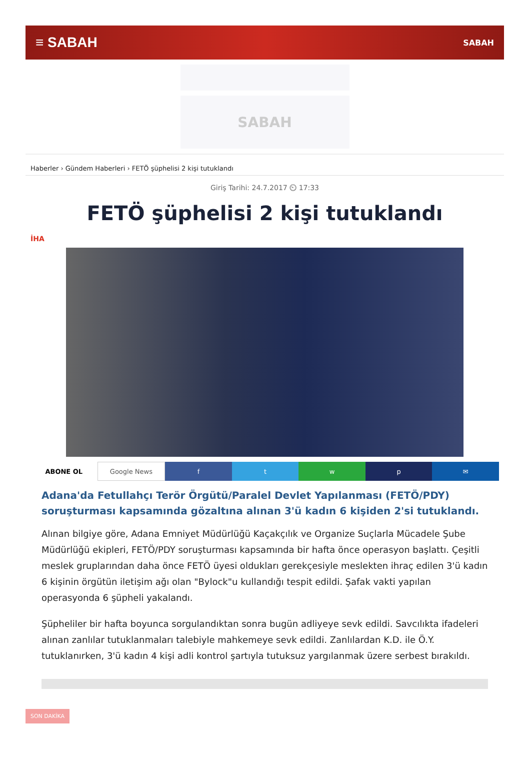≡ SABAH SABAH
SABAH
Haberler › Gündem Haberleri › FETÖ şüphelisi 2 kişi tutuklandı
Giriş Tarihi: 24.7.2017 ⏲ 17:33
FETÖ şüphelisi 2 kişi tutuklandı
İHA
ABONE OL Google News f t w p ✉
Adana'da Fetullahçı Terör Örgütü/Paralel Devlet Yapılanması (FETÖ/PDY) soruşturması kapsamında gözaltına alınan 3'ü kadın 6 kişiden 2'si tutuklandı.
Alınan bilgiye göre, Adana Emniyet Müdürlüğü Kaçakçılık ve Organize Suçlarla Mücadele Şube Müdürlüğü ekipleri, FETÖ/PDY soruşturması kapsamında bir hafta önce operasyon başlattı. Çeşitli meslek gruplarından daha önce FETÖ üyesi oldukları gerekçesiyle meslekten ihraç edilen 3'ü kadın 6 kişinin örgütün iletişim ağı olan "Bylock"u kullandığı tespit edildi. Şafak vakti yapılan operasyonda 6 şüpheli yakalandı.
Şüpheliler bir hafta boyunca sorgulandıktan sonra bugün adliyeye sevk edildi. Savcılıkta ifadeleri alınan zanlılar tutuklanmaları talebiyle mahkemeye sevk edildi. Zanlılardan K.D. ile Ö.Y. tutuklanırken, 3'ü kadın 4 kişi adli kontrol şartıyla tutuksuz yargılanmak üzere serbest bırakıldı.
SON DAKİKA